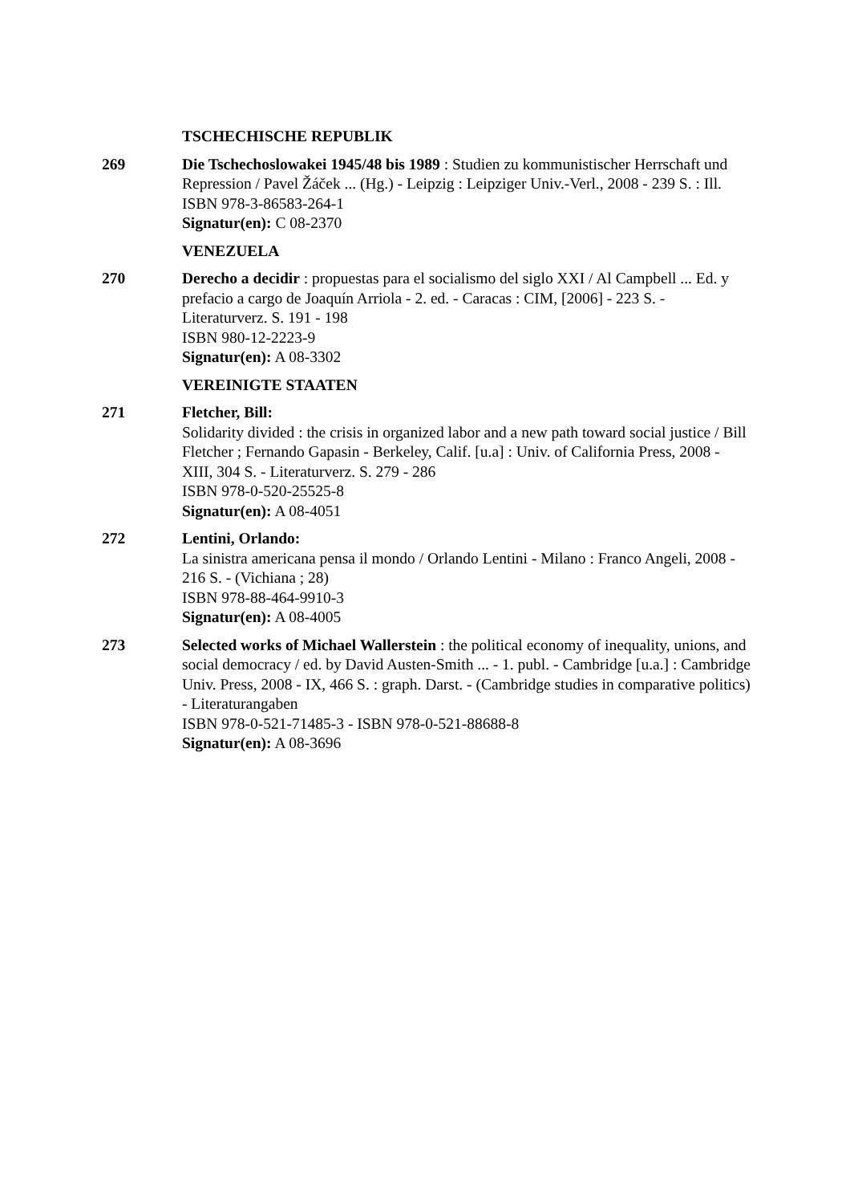TSCHECHISCHE REPUBLIK
269 Die Tschechoslowakei 1945/48 bis 1989 : Studien zu kommunistischer Herrschaft und Repression / Pavel Žáček ... (Hg.) - Leipzig : Leipziger Univ.-Verl., 2008 - 239 S. : Ill.
ISBN 978-3-86583-264-1
Signatur(en): C 08-2370
VENEZUELA
270 Derecho a decidir : propuestas para el socialismo del siglo XXI / Al Campbell ... Ed. y prefacio a cargo de Joaquín Arriola - 2. ed. - Caracas : CIM, [2006] - 223 S. - Literaturverz. S. 191 - 198
ISBN 980-12-2223-9
Signatur(en): A 08-3302
VEREINIGTE STAATEN
271 Fletcher, Bill:
Solidarity divided : the crisis in organized labor and a new path toward social justice / Bill Fletcher ; Fernando Gapasin - Berkeley, Calif. [u.a] : Univ. of California Press, 2008 - XIII, 304 S. - Literaturverz. S. 279 - 286
ISBN 978-0-520-25525-8
Signatur(en): A 08-4051
272 Lentini, Orlando:
La sinistra americana pensa il mondo / Orlando Lentini - Milano : Franco Angeli, 2008 - 216 S. - (Vichiana ; 28)
ISBN 978-88-464-9910-3
Signatur(en): A 08-4005
273 Selected works of Michael Wallerstein : the political economy of inequality, unions, and social democracy / ed. by David Austen-Smith ... - 1. publ. - Cambridge [u.a.] : Cambridge Univ. Press, 2008 - IX, 466 S. : graph. Darst. - (Cambridge studies in comparative politics) - Literaturangaben
ISBN 978-0-521-71485-3 - ISBN 978-0-521-88688-8
Signatur(en): A 08-3696